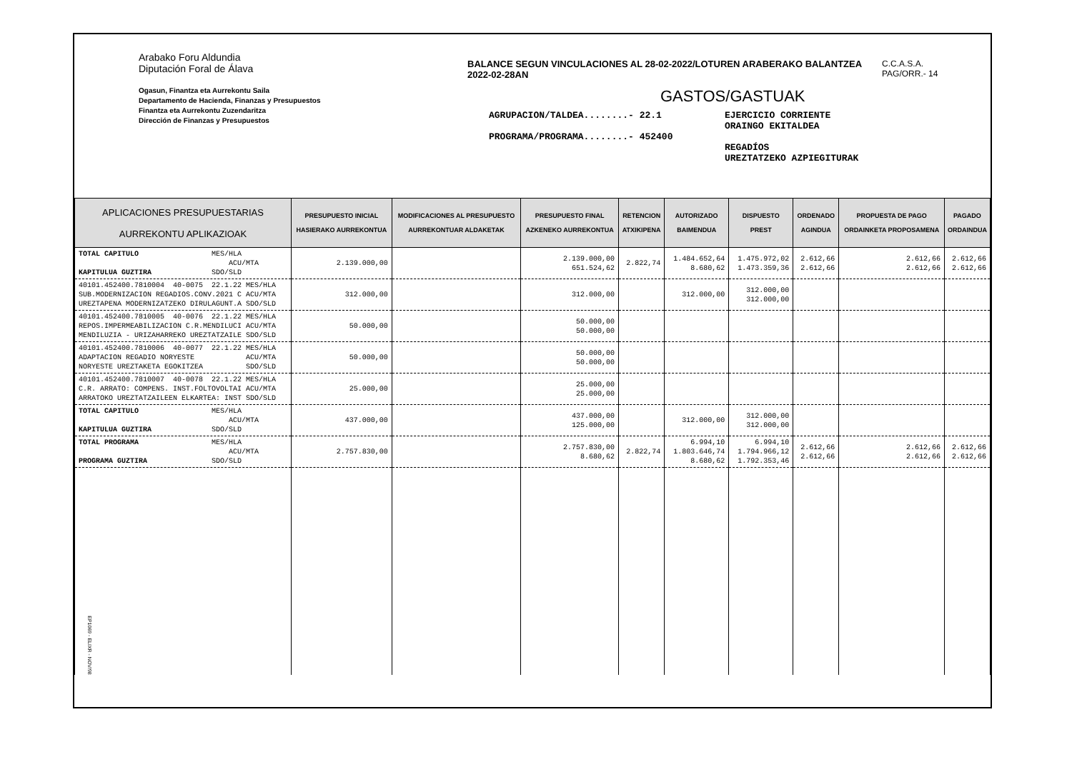Arabako Foru Aldundia
Diputación Foral de Álava
Ogasun, Finantza eta Aurrekontu Saila
Departamento de Hacienda, Finanzas y Presupuestos
Finantza eta Aurrekontu Zuzendaritza
Dirección de Finanzas y Presupuestos
BALANCE SEGUN VINCULACIONES AL 28-02-2022/LOTUREN ARABERAKO BALANTZEA 2022-02-28AN
GASTOS/GASTUAK
AGRUPACION/TALDEA........- 22.1
PROGRAMA/PROGRAMA........- 452400
EJERCICIO CORRIENTE
ORAINGO EKITALDEA
REGADÍOS
UREZTATZEKO AZPIEGITURAK
C.C.A.S.A.
PAG/ORR.- 14
| APLICACIONES PRESUPUESTARIAS AURREKONTU APLIKAZIOAK | PRESUPUESTO INICIAL HASIERAKO AURREKONTUA | MODIFICACIONES AL PRESUPUESTO AURREKONTUAR ALDAKETAK | PRESUPUESTO FINAL AZKENEKO AURREKONTUA | RETENCION ATXIKIPENA | AUTORIZADO BAIMENDUA | DISPUESTO PREST | ORDENADO AGINDUA | PROPUESTA DE PAGO ORDAINKETA PROPOSAMENA | PAGADO ORDAINDUA |
| --- | --- | --- | --- | --- | --- | --- | --- | --- | --- |
| TOTAL CAPITULO MES/HLA ACU/MTA KAPITULUA GUZTIRA SDO/SLD | 2.139.000,00 | | 2.139.000,00 651.524,62 | 2.822,74 | 1.484.652,64 8.680,62 | 1.475.972,02 1.473.359,36 | 2.612,66 2.612,66 | 2.612,66 2.612,66 | 2.612,66 2.612,66 |
| 40101.452400.7810004 40-0075 22.1.22 MES/HLA SUB.MODERNIZACION REGADIOS.CONV.2021 C ACU/MTA UREZTAPENA MODERNIZATZEKO DIRULAGUNT.A SDO/SLD | 312.000,00 | | 312.000,00 | | 312.000,00 | 312.000,00 312.000,00 | | | |
| 40101.452400.7810005 40-0076 22.1.22 MES/HLA REPOS.IMPERMEABILIZACION C.R.MENDILUCI ACU/MTA MENDILUZIA - URIZAHARREKO UREZTATZAILE SDO/SLD | 50.000,00 | | 50.000,00 50.000,00 | | | | | | |
| 40101.452400.7810006 40-0077 22.1.22 MES/HLA ADAPTACION REGADIO NORYESTE ACU/MTA NORYESTE UREZTAKETA EGOKITZEA SDO/SLD | 50.000,00 | | 50.000,00 50.000,00 | | | | | | |
| 40101.452400.7810007 40-0078 22.1.22 MES/HLA C.R. ARRATO: COMPENS. INST.FOLTOVOLTAI ACU/MTA ARRATOKO UREZTATZAILEEN ELKARTEA: INST SDO/SLD | 25.000,00 | | 25.000,00 25.000,00 | | | | | | |
| TOTAL CAPITULO MES/HLA ACU/MTA KAPITULUA GUZTIRA SDO/SLD | 437.000,00 | | 437.000,00 125.000,00 | | 312.000,00 | 312.000,00 312.000,00 | | | |
| TOTAL PROGRAMA MES/HLA ACU/MTA PROGRAMA GUZTIRA SDO/SLD | 2.757.830,00 | | 2.757.830,00 8.680,62 | 2.822,74 | 6.994,10 1.803.646,74 8.680,62 | 6.994,10 1.794.966,12 1.792.353,46 | 2.612,66 2.612,66 | 2.612,66 2.612,66 | 2.612,66 2.612,66 |
EP1069 - ELIXR - NOV/98